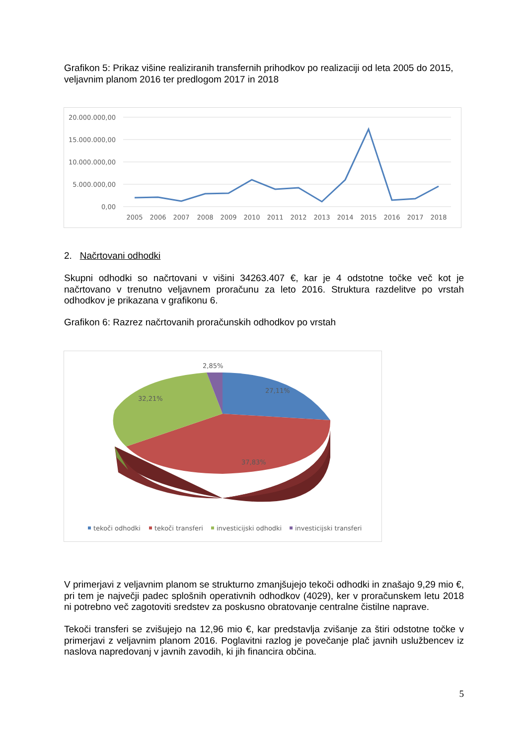Grafikon 5: Prikaz višine realiziranih transfernih prihodkov po realizaciji od leta 2005 do 2015, veljavnim planom 2016 ter predlogom 2017 in 2018
20.000.000,00
15.000.000,00
10.000.000,00
5.000.000,00
0,00
2005
2006
2007
2008
2009
2010
2011
2012
2013
2014
2015
2016
2017
2018
2. Načrtovani odhodki
Skupni odhodki so načrtovani v višini 34263.407 €, kar je 4 odstotne točke več kot je načrtovano v trenutno veljavnem proračunu za leto 2016. Struktura razdelitve po vrstah odhodkov je prikazana v grafikonu 6.
Grafikon 6: Razrez načrtovanih proračunskih odhodkov po vrstah
2,85%
27,11%
32,21%
37,83%
tekoči odhodki
tekoči transferi
investicijski odhodki
investicijski transferi
V primerjavi z veljavnim planom se strukturno zmanjšujejo tekoči odhodki in znašajo 9,29 mio €, pri tem je največji padec splošnih operativnih odhodkov (4029), ker v proračunskem letu 2018 ni potrebno več zagotoviti sredstev za poskusno obratovanje centralne čistilne naprave.
Tekoči transferi se zvišujejo na 12,96 mio €, kar predstavlja zvišanje za štiri odstotne točke v primerjavi z veljavnim planom 2016. Poglavitni razlog je povečanje plač javnih uslužbencev iz naslova napredovanj v javnih zavodih, ki jih financira občina.
5